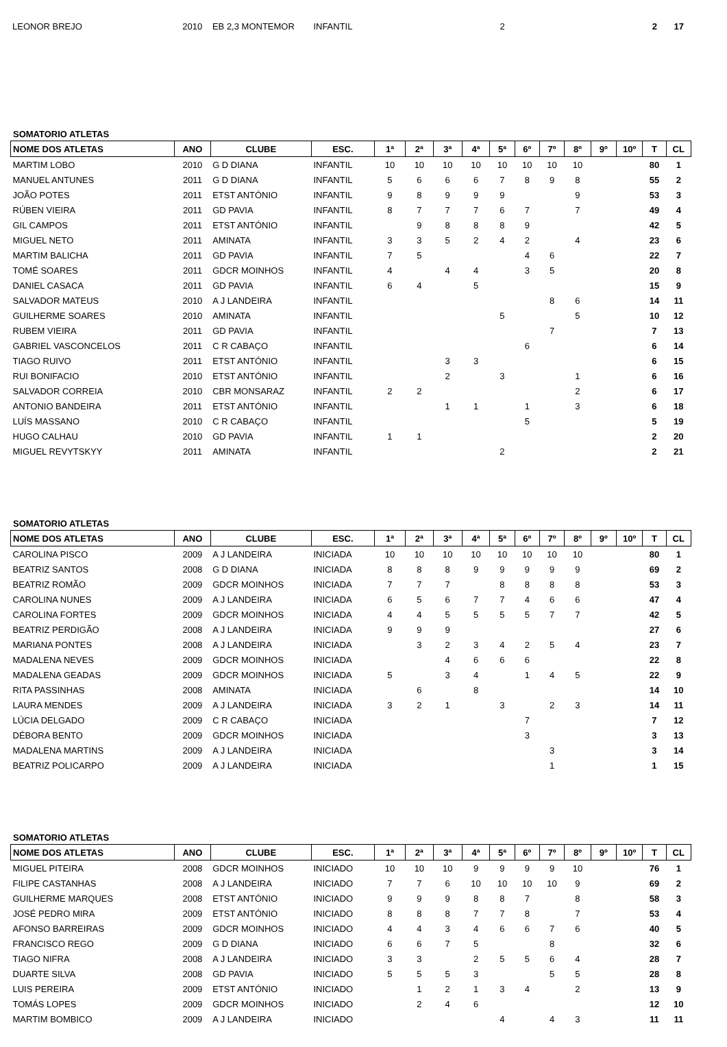| LEONOR BREJO | 2010 | EB 2,3 MONTEMOR | INFANTIL | | | | | 2 | | | | | | 2 | 17 |
SOMATORIO ATLETAS
| NOME DOS ATLETAS | ANO | CLUBE | ESC. | 1ª | 2ª | 3ª | 4ª | 5ª | 6º | 7º | 8º | 9º | 10º | T | CL |
| --- | --- | --- | --- | --- | --- | --- | --- | --- | --- | --- | --- | --- | --- | --- | --- |
| MARTIM LOBO | 2010 | G D DIANA | INFANTIL | 10 | 10 | 10 | 10 | 10 | 10 | 10 | 10 | | | 80 | 1 |
| MANUEL ANTUNES | 2011 | G D DIANA | INFANTIL | 5 | 6 | 6 | 6 | 7 | 8 | 9 | 8 | | | 55 | 2 |
| JOÃO POTES | 2011 | ETST ANTÓNIO | INFANTIL | 9 | 8 | 9 | 9 | 9 | | | 9 | | | 53 | 3 |
| RÚBEN VIEIRA | 2011 | GD PAVIA | INFANTIL | 8 | 7 | 7 | 7 | 6 | 7 | | 7 | | | 49 | 4 |
| GIL CAMPOS | 2011 | ETST ANTÓNIO | INFANTIL | | 9 | 8 | 8 | 8 | 9 | | | | | 42 | 5 |
| MIGUEL NETO | 2011 | AMINATA | INFANTIL | 3 | 3 | 5 | 2 | 4 | 2 | | 4 | | | 23 | 6 |
| MARTIM BALICHA | 2011 | GD PAVIA | INFANTIL | 7 | 5 | | | | 4 | 6 | | | | 22 | 7 |
| TOMÉ SOARES | 2011 | GDCR MOINHOS | INFANTIL | 4 | | 4 | 4 | | 3 | 5 | | | | 20 | 8 |
| DANIEL CASACA | 2011 | GD PAVIA | INFANTIL | 6 | 4 | | 5 | | | | | | | 15 | 9 |
| SALVADOR MATEUS | 2010 | A J LANDEIRA | INFANTIL | | | | | | | 8 | 6 | | | 14 | 11 |
| GUILHERME SOARES | 2010 | AMINATA | INFANTIL | | | | | 5 | | | 5 | | | 10 | 12 |
| RUBEM VIEIRA | 2011 | GD PAVIA | INFANTIL | | | | | | | 7 | | | | 7 | 13 |
| GABRIEL VASCONCELOS | 2011 | C R CABAÇO | INFANTIL | | | | | | 6 | | | | | 6 | 14 |
| TIAGO RUIVO | 2011 | ETST ANTÓNIO | INFANTIL | | | 3 | 3 | | | | | | | 6 | 15 |
| RUI BONIFACIO | 2010 | ETST ANTÓNIO | INFANTIL | | | 2 | | 3 | | | 1 | | | 6 | 16 |
| SALVADOR CORREIA | 2010 | CBR MONSARAZ | INFANTIL | 2 | 2 | | | | | | 2 | | | 6 | 17 |
| ANTONIO BANDEIRA | 2011 | ETST ANTÓNIO | INFANTIL | | | 1 | 1 | | 1 | | 3 | | | 6 | 18 |
| LUÍS MASSANO | 2010 | C R CABAÇO | INFANTIL | | | | | | 5 | | | | | 5 | 19 |
| HUGO CALHAU | 2010 | GD PAVIA | INFANTIL | 1 | 1 | | | | | | | | | 2 | 20 |
| MIGUEL REVYTSKYY | 2011 | AMINATA | INFANTIL | | | | | 2 | | | | | | 2 | 21 |
SOMATORIO ATLETAS
| NOME DOS ATLETAS | ANO | CLUBE | ESC. | 1ª | 2ª | 3ª | 4ª | 5ª | 6º | 7º | 8º | 9º | 10º | T | CL |
| --- | --- | --- | --- | --- | --- | --- | --- | --- | --- | --- | --- | --- | --- | --- | --- |
| CAROLINA PISCO | 2009 | A J LANDEIRA | INICIADA | 10 | 10 | 10 | 10 | 10 | 10 | 10 | 10 | | | 80 | 1 |
| BEATRIZ SANTOS | 2008 | G D DIANA | INICIADA | 8 | 8 | 8 | 9 | 9 | 9 | 9 | 9 | | | 69 | 2 |
| BEATRIZ ROMÃO | 2009 | GDCR MOINHOS | INICIADA | 7 | 7 | 7 | | 8 | 8 | 8 | 8 | | | 53 | 3 |
| CAROLINA NUNES | 2009 | A J LANDEIRA | INICIADA | 6 | 5 | 6 | 7 | 7 | 4 | 6 | 6 | | | 47 | 4 |
| CAROLINA FORTES | 2009 | GDCR MOINHOS | INICIADA | 4 | 4 | 5 | 5 | 5 | 5 | 7 | 7 | | | 42 | 5 |
| BEATRIZ PERDIGÃO | 2008 | A J LANDEIRA | INICIADA | 9 | 9 | 9 | | | | | | | | 27 | 6 |
| MARIANA PONTES | 2008 | A J LANDEIRA | INICIADA | | 3 | 2 | 3 | 4 | 2 | 5 | 4 | | | 23 | 7 |
| MADALENA NEVES | 2009 | GDCR MOINHOS | INICIADA | | | 4 | 6 | 6 | 6 | | | | | 22 | 8 |
| MADALENA GEADAS | 2009 | GDCR MOINHOS | INICIADA | 5 | | 3 | 4 | | 1 | 4 | 5 | | | 22 | 9 |
| RITA PASSINHAS | 2008 | AMINATA | INICIADA | | 6 | | 8 | | | | | | | 14 | 10 |
| LAURA MENDES | 2009 | A J LANDEIRA | INICIADA | 3 | 2 | 1 | | 3 | | 2 | 3 | | | 14 | 11 |
| LÚCIA DELGADO | 2009 | C R CABAÇO | INICIADA | | | | | | 7 | | | | | 7 | 12 |
| DÉBORA BENTO | 2009 | GDCR MOINHOS | INICIADA | | | | | | 3 | | | | | 3 | 13 |
| MADALENA MARTINS | 2009 | A J LANDEIRA | INICIADA | | | | | | | 3 | | | | 3 | 14 |
| BEATRIZ POLICARPO | 2009 | A J LANDEIRA | INICIADA | | | | | | | 1 | | | | 1 | 15 |
SOMATORIO ATLETAS
| NOME DOS ATLETAS | ANO | CLUBE | ESC. | 1ª | 2ª | 3ª | 4ª | 5ª | 6º | 7º | 8º | 9º | 10º | T | CL |
| --- | --- | --- | --- | --- | --- | --- | --- | --- | --- | --- | --- | --- | --- | --- | --- |
| MIGUEL PITEIRA | 2008 | GDCR MOINHOS | INICIADO | 10 | 10 | 10 | 9 | 9 | 9 | 9 | 10 | | | 76 | 1 |
| FILIPE CASTANHAS | 2008 | A J LANDEIRA | INICIADO | 7 | 7 | 6 | 10 | 10 | 10 | 10 | 9 | | | 69 | 2 |
| GUILHERME MARQUES | 2008 | ETST ANTÓNIO | INICIADO | 9 | 9 | 9 | 8 | 8 | 7 | | 8 | | | 58 | 3 |
| JOSÉ PEDRO MIRA | 2009 | ETST ANTÓNIO | INICIADO | 8 | 8 | 8 | 7 | 7 | 8 | | 7 | | | 53 | 4 |
| AFONSO BARREIRAS | 2009 | GDCR MOINHOS | INICIADO | 4 | 4 | 3 | 4 | 6 | 6 | 7 | 6 | | | 40 | 5 |
| FRANCISCO REGO | 2009 | G D DIANA | INICIADO | 6 | 6 | 7 | 5 | | | 8 | | | | 32 | 6 |
| TIAGO NIFRA | 2008 | A J LANDEIRA | INICIADO | 3 | 3 | | 2 | 5 | 5 | 6 | 4 | | | 28 | 7 |
| DUARTE SILVA | 2008 | GD PAVIA | INICIADO | 5 | 5 | 5 | 3 | | | 5 | 5 | | | 28 | 8 |
| LUIS PEREIRA | 2009 | ETST ANTÓNIO | INICIADO | | 1 | 2 | 1 | 3 | 4 | | 2 | | | 13 | 9 |
| TOMÁS LOPES | 2009 | GDCR MOINHOS | INICIADO | | 2 | 4 | 6 | | | | | | | 12 | 10 |
| MARTIM BOMBICO | 2009 | A J LANDEIRA | INICIADO | | | | | 4 | | 4 | 3 | | | 11 | 11 |